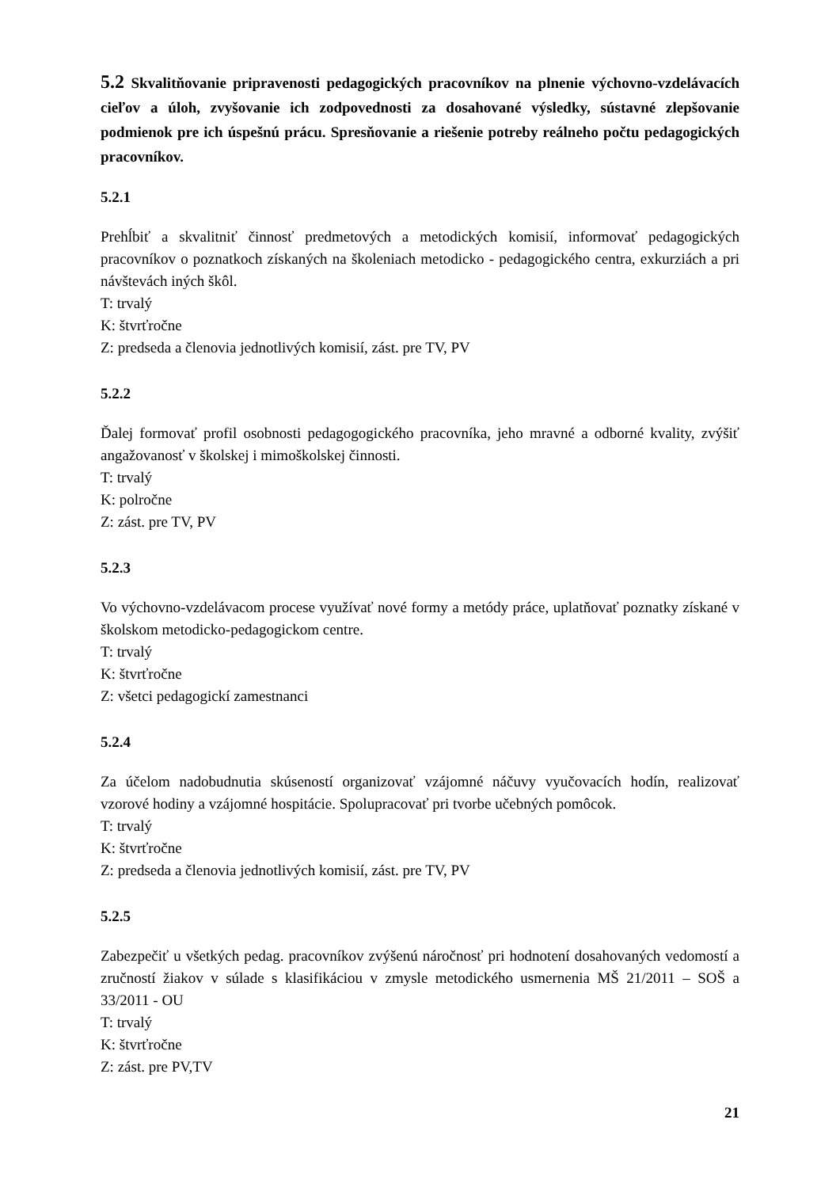5.2 Skvalitňovanie pripravenosti pedagogických pracovníkov na plnenie výchovno-vzdelávacích cieľov a úloh, zvyšovanie ich zodpovednosti za dosahované výsledky, sústavné zlepšovanie podmienok pre ich úspešnú prácu. Spresňovanie a riešenie potreby reálneho počtu pedagogických pracovníkov.
5.2.1
Prehĺbiť a skvalitniť činnosť predmetových a metodických komisií, informovať pedagogických pracovníkov o poznatkoch získaných na školeniach metodicko - pedagogického centra, exkurziách a pri návštevách iných škôl.
T: trvalý
K: štvrťročne
Z: predseda a členovia jednotlivých komisií, zást. pre TV, PV
5.2.2
Ďalej formovať profil osobnosti pedagogogického pracovníka, jeho mravné a odborné kvality, zvýšiť angažovanosť v školskej i mimoškolskej činnosti.
T: trvalý
K: polročne
Z: zást. pre TV, PV
5.2.3
Vo výchovno-vzdelávacom procese využívať nové formy a metódy práce, uplatňovať poznatky získané v školskom metodicko-pedagogickom centre.
T: trvalý
K: štvrťročne
Z: všetci pedagogickí zamestnanci
5.2.4
Za účelom nadobudnutia skúseností organizovať vzájomné náčuvy vyučovacích hodín, realizovať vzorové hodiny a vzájomné hospitácie. Spolupracovať pri tvorbe učebných pomôcok.
T: trvalý
K: štvrťročne
Z: predseda a členovia jednotlivých komisií, zást. pre TV, PV
5.2.5
Zabezpečiť u všetkých pedag. pracovníkov zvýšenú náročnosť pri hodnotení dosahovaných vedomostí a zručností žiakov v súlade s klasifikáciou v zmysle metodického usmernenia MŠ 21/2011 – SOŠ a 33/2011 - OU
T: trvalý
K: štvrťročne
Z: zást. pre PV,TV
21